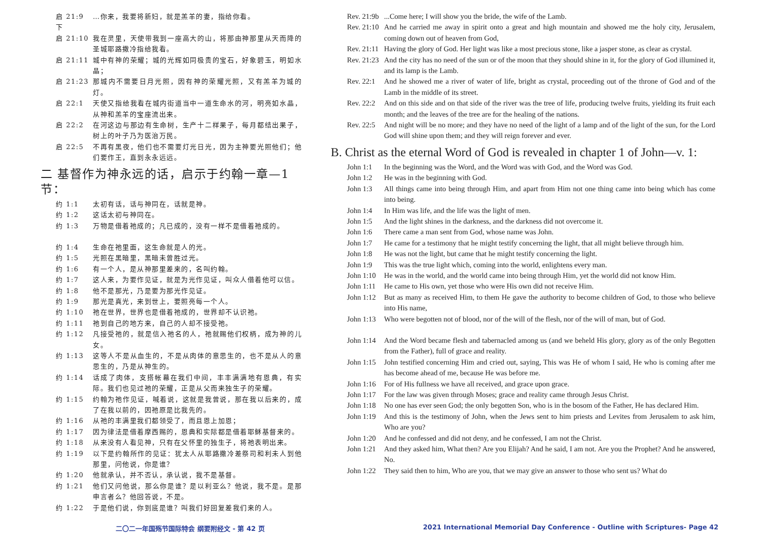启 21:9 下 …你来，我要将新妇，就是羔羊的妻，指给你看。
启 21:10 我在灵里，天使带我到一座高大的山，将那由神那里从天而降的圣城耶路撒冷指给我看。
启 21:11 城中有神的荣耀；城的光辉如同极贵的宝石，好象碧玉，明如水晶；
启 21:23 那城内不需要日月光照，因有神的荣耀光照，又有羔羊为城的灯。
启 22:1 天使又指给我看在城内街道当中一道生命水的河，明亮如水晶，从神和羔羊的宝座流出来。
启 22:2 在河这边与那边有生命树，生产十二样果子，每月都结出果子，树上的叶子乃为医治万民。
启 22:5 不再有黑夜，他们也不需要灯光日光，因为主神要光照他们；他们要作王，直到永永远远。
二 基督作为神永远的话，启示于约翰一章—1 节：
约 1:1 太初有话，话与神同在，话就是神。
约 1:2 这话太初与神同在。
约 1:3 万物是借着祂成的；凡已成的，没有一样不是借着祂成的。
约 1:4 生命在祂里面，这生命就是人的光。
约 1:5 光照在黑暗里，黑暗未曾胜过光。
约 1:6 有一个人，是从神那里差来的，名叫约翰。
约 1:7 这人来，为要作见证，就是为光作见证，叫众人借着他可以信。
约 1:8 他不是那光，乃是要为那光作见证。
约 1:9 那光是真光，来到世上，要照亮每一个人。
约 1:10 祂在世界，世界也是借着祂成的，世界却不认识祂。
约 1:11 祂到自己的地方来，自己的人却不接受祂。
约 1:12 凡接受祂的，就是信入祂名的人，祂就赐他们权柄，成为神的儿女。
约 1:13 这等人不是从血生的，不是从肉体的意思生的，也不是从人的意思生的，乃是从神生的。
约 1:14 话成了肉体，支搭帐幕在我们中间，丰丰满满地有恩典，有实际。我们也见过祂的荣耀，正是从父而来独生子的荣耀。
约 1:15 约翰为祂作见证，喊着说，这就是我曾说，那在我以后来的，成了在我以前的，因祂原是比我先的。
约 1:16 从祂的丰满里我们都领受了，而且恩上加恩；
约 1:17 因为律法是借着摩西赐的，恩典和实际都是借着耶稣基督来的。
约 1:18 从来没有人看见神，只有在父怀里的独生子，将祂表明出来。
约 1:19 以下是约翰所作的见证：犹太人从耶路撒冷差祭司和利未人到他那里，问他说，你是谁？
约 1:20 他就承认，并不否认，承认说，我不是基督。
约 1:21 他们又问他说，那么你是谁？是以利亚么？他说，我不是。是那申言者么？他回答说，不是。
约 1:22 于是他们说，你到底是谁？叫我们好回复差我们来的人。
Rev. 21:9b...Come here; I will show you the bride, the wife of the Lamb.
Rev. 21:10 And he carried me away in spirit onto a great and high mountain and showed me the holy city, Jerusalem, coming down out of heaven from God,
Rev. 21:11 Having the glory of God. Her light was like a most precious stone, like a jasper stone, as clear as crystal.
Rev. 21:23 And the city has no need of the sun or of the moon that they should shine in it, for the glory of God illumined it, and its lamp is the Lamb.
Rev. 22:1 And he showed me a river of water of life, bright as crystal, proceeding out of the throne of God and of the Lamb in the middle of its street.
Rev. 22:2 And on this side and on that side of the river was the tree of life, producing twelve fruits, yielding its fruit each month; and the leaves of the tree are for the healing of the nations.
Rev. 22:5 And night will be no more; and they have no need of the light of a lamp and of the light of the sun, for the Lord God will shine upon them; and they will reign forever and ever.
B. Christ as the eternal Word of God is revealed in chapter 1 of John—v. 1:
John 1:1 In the beginning was the Word, and the Word was with God, and the Word was God.
John 1:2 He was in the beginning with God.
John 1:3 All things came into being through Him, and apart from Him not one thing came into being which has come into being.
John 1:4 In Him was life, and the life was the light of men.
John 1:5 And the light shines in the darkness, and the darkness did not overcome it.
John 1:6 There came a man sent from God, whose name was John.
John 1:7 He came for a testimony that he might testify concerning the light, that all might believe through him.
John 1:8 He was not the light, but came that he might testify concerning the light.
John 1:9 This was the true light which, coming into the world, enlightens every man.
John 1:10 He was in the world, and the world came into being through Him, yet the world did not know Him.
John 1:11 He came to His own, yet those who were His own did not receive Him.
John 1:12 But as many as received Him, to them He gave the authority to become children of God, to those who believe into His name,
John 1:13 Who were begotten not of blood, nor of the will of the flesh, nor of the will of man, but of God.
John 1:14 And the Word became flesh and tabernacled among us (and we beheld His glory, glory as of the only Begotten from the Father), full of grace and reality.
John 1:15 John testified concerning Him and cried out, saying, This was He of whom I said, He who is coming after me has become ahead of me, because He was before me.
John 1:16 For of His fullness we have all received, and grace upon grace.
John 1:17 For the law was given through Moses; grace and reality came through Jesus Christ.
John 1:18 No one has ever seen God; the only begotten Son, who is in the bosom of the Father, He has declared Him.
John 1:19 And this is the testimony of John, when the Jews sent to him priests and Levites from Jerusalem to ask him, Who are you?
John 1:20 And he confessed and did not deny, and he confessed, I am not the Christ.
John 1:21 And they asked him, What then? Are you Elijah? And he said, I am not. Are you the Prophet? And he answered, No.
John 1:22 They said then to him, Who are you, that we may give an answer to those who sent us? What do
二〇二一年国殇节国际特会 纲要附经文 - 第 42 页
2021 International Memorial Day Conference - Outline with Scriptures- Page 42